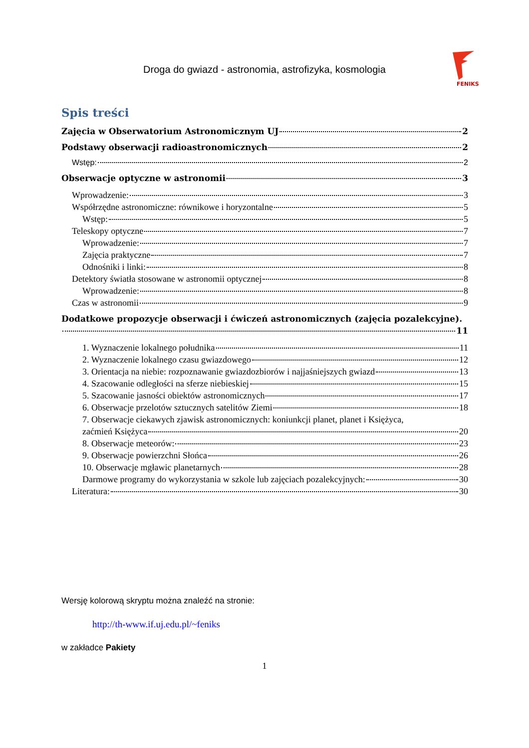Droga do gwiazd - astronomia, astrofizyka, kosmologia
FENIKS
Spis treści
Zajęcia w Obserwatorium Astronomicznym UJ 2
Podstawy obserwacji radioastronomicznych 2
Wstęp: 2
Obserwacje optyczne w astronomii 3
Wprowadzenie: 3
Współrzędne astronomiczne: równikowe i horyzontalne 5
Wstęp: 5
Teleskopy optyczne 7
Wprowadzenie: 7
Zajęcia praktyczne 7
Odnośniki i linki: 8
Detektory światła stosowane w astronomii optycznej 8
Wprowadzenie: 8
Czas w astronomii 9
Dodatkowe propozycje obserwacji i ćwiczeń astronomicznych (zajęcia pozalekcyjne).
11
1. Wyznaczenie lokalnego południka 11
2. Wyznaczenie lokalnego czasu gwiazdowego 12
3. Orientacja na niebie: rozpoznawanie gwiazdozbiorów i najjaśniejszych gwiazd 13
4. Szacowanie odległości na sferze niebieskiej 15
5. Szacowanie jasności obiektów astronomicznych 17
6. Obserwacje przelotów sztucznych satelitów Ziemi 18
7. Obserwacje ciekawych zjawisk astronomicznych: koniunkcji planet, planet i Księżyca,
zaćmień Księżyca 20
8. Obserwacje meteorów: 23
9. Obserwacje powierzchni Słońca 26
10. Obserwacje mgławic planetarnych 28
Darmowe programy do wykorzystania w szkole lub zajęciach pozalekcyjnych: 30
Literatura: 30
Wersję kolorową skryptu można znaleźć na stronie:
http://th-www.if.uj.edu.pl/~feniks
w zakładce Pakiety
1